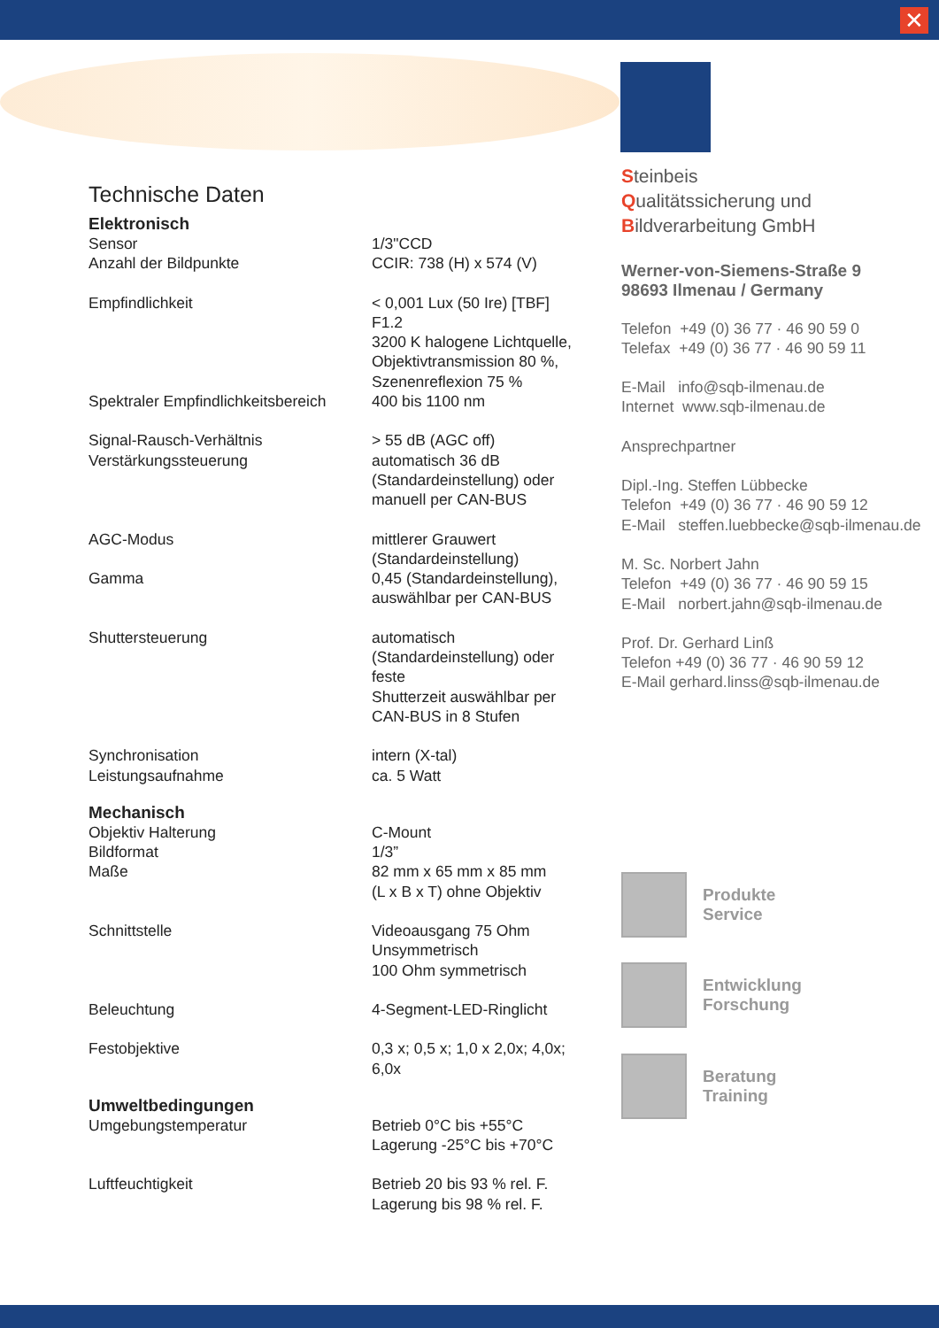✕
Technische Daten
Elektronisch
| Sensor | 1/3"CCD |
| Anzahl der Bildpunkte | CCIR: 738 (H) x 574 (V) |
| Empfindlichkeit | < 0,001 Lux (50 Ire) [TBF] F1.2 3200 K halogene Lichtquelle, Objektivtransmission 80 %, Szenenreflexion 75 % |
| Spektraler Empfindlichkeitsbereich | 400 bis 1100 nm |
| Signal-Rausch-Verhältnis | > 55 dB (AGC off) |
| Verstärkungssteuerung | automatisch 36 dB (Standardeinstellung) oder manuell per CAN-BUS |
| AGC-Modus | mittlerer Grauwert (Standardeinstellung) |
| Gamma | 0,45 (Standardeinstellung), auswählbar per CAN-BUS |
| Shuttersteuerung | automatisch (Standardeinstellung) oder feste Shutterzeit auswählbar per CAN-BUS in 8 Stufen |
| Synchronisation | intern (X-tal) |
| Leistungsaufnahme | ca. 5 Watt |
Mechanisch
| Objektiv Halterung | C-Mount |
| Bildformat | 1/3” |
| Maße | 82 mm x 65 mm x 85 mm (L x B x T) ohne Objektiv |
| Schnittstelle | Videoausgang 75 Ohm Unsymmetrisch 100 Ohm symmetrisch |
| Beleuchtung | 4-Segment-LED-Ringlicht |
| Festobjektive | 0,3 x; 0,5 x; 1,0 x 2,0x; 4,0x; 6,0x |
Umweltbedingungen
| Umgebungstemperatur | Betrieb 0°C bis +55°C Lagerung -25°C bis +70°C |
| Luftfeuchtigkeit | Betrieb 20 bis 93 % rel. F. Lagerung bis 98 % rel. F. |
Steinbeis
Qualitätssicherung und
Bildverarbeitung GmbH
Werner-von-Siemens-Straße 9
98693 Ilmenau / Germany
Telefon +49 (0) 36 77 · 46 90 59 0
Telefax +49 (0) 36 77 · 46 90 59 11
E-Mail info@sqb-ilmenau.de
Internet www.sqb-ilmenau.de
Ansprechpartner
Dipl.-Ing. Steffen Lübbecke
Telefon +49 (0) 36 77 · 46 90 59 12
E-Mail steffen.luebbecke@sqb-ilmenau.de
M. Sc. Norbert Jahn
Telefon +49 (0) 36 77 · 46 90 59 15
E-Mail norbert.jahn@sqb-ilmenau.de
Prof. Dr. Gerhard Linß
Telefon +49 (0) 36 77 · 46 90 59 12
E-Mail gerhard.linss@sqb-ilmenau.de
Produkte
Service
Entwicklung
Forschung
Beratung
Training